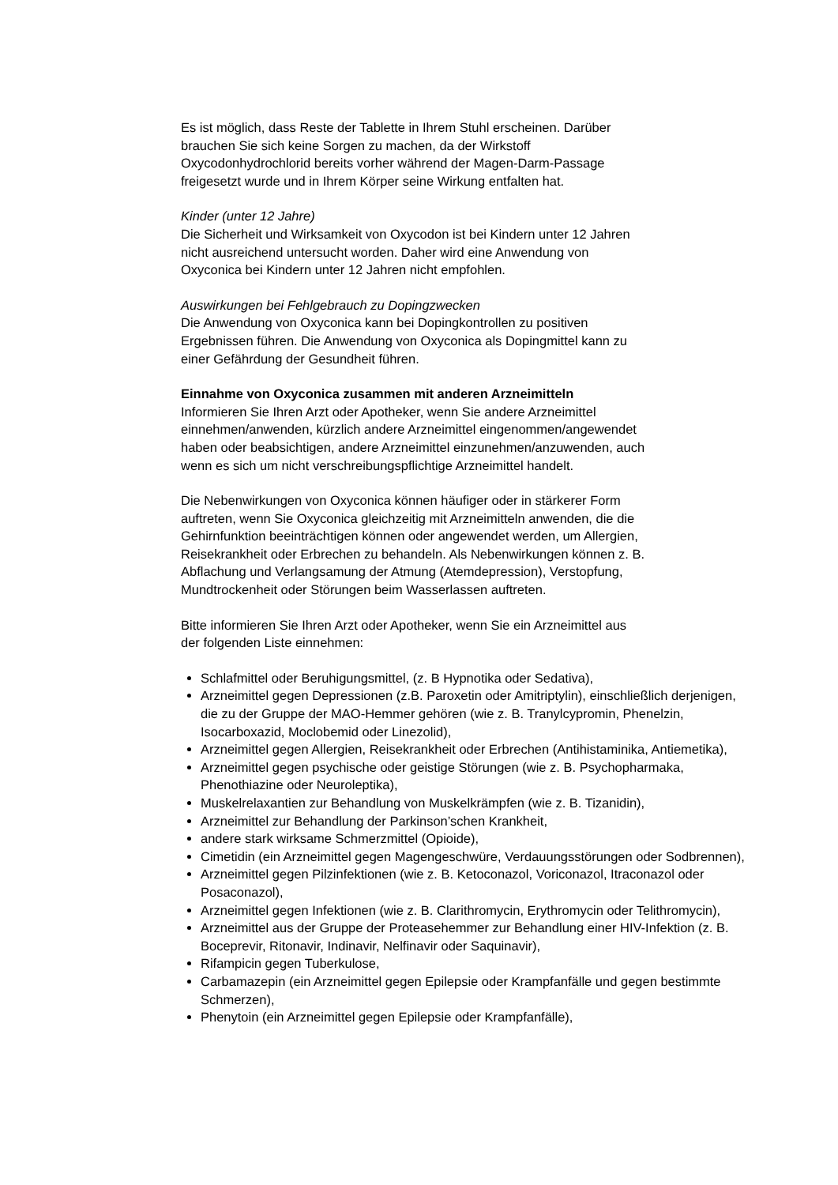Es ist möglich, dass Reste der Tablette in Ihrem Stuhl erscheinen. Darüber
brauchen Sie sich keine Sorgen zu machen, da der Wirkstoff
Oxycodonhydrochlorid bereits vorher während der Magen-Darm-Passage
freigesetzt wurde und in Ihrem Körper seine Wirkung entfalten hat.
Kinder (unter 12 Jahre)
Die Sicherheit und Wirksamkeit von Oxycodon ist bei Kindern unter 12 Jahren
nicht ausreichend untersucht worden. Daher wird eine Anwendung von
Oxyconica bei Kindern unter 12 Jahren nicht empfohlen.
Auswirkungen bei Fehlgebrauch zu Dopingzwecken
Die Anwendung von Oxyconica kann bei Dopingkontrollen zu positiven
Ergebnissen führen. Die Anwendung von Oxyconica als Dopingmittel kann zu
einer Gefährdung der Gesundheit führen.
Einnahme von Oxyconica zusammen mit anderen Arzneimitteln
Informieren Sie Ihren Arzt oder Apotheker, wenn Sie andere Arzneimittel
einnehmen/anwenden, kürzlich andere Arzneimittel eingenommen/angewendet
haben oder beabsichtigen, andere Arzneimittel einzunehmen/anzuwenden, auch
wenn es sich um nicht verschreibungspflichtige Arzneimittel handelt.
Die Nebenwirkungen von Oxyconica können häufiger oder in stärkerer Form
auftreten, wenn Sie Oxyconica gleichzeitig mit Arzneimitteln anwenden, die die
Gehirnfunktion beeinträchtigen können oder angewendet werden, um Allergien,
Reisekrankheit oder Erbrechen zu behandeln. Als Nebenwirkungen können z. B.
Abflachung und Verlangsamung der Atmung (Atemdepression), Verstopfung,
Mundtrockenheit oder Störungen beim Wasserlassen auftreten.
Bitte informieren Sie Ihren Arzt oder Apotheker, wenn Sie ein Arzneimittel aus
der folgenden Liste einnehmen:
Schlafmittel oder Beruhigungsmittel, (z. B Hypnotika oder Sedativa),
Arzneimittel gegen Depressionen (z.B. Paroxetin oder Amitriptylin), einschließlich derjenigen, die zu der Gruppe der MAO-Hemmer gehören (wie z. B. Tranylcypromin, Phenelzin, Isocarboxazid, Moclobemid oder Linezolid),
Arzneimittel gegen Allergien, Reisekrankheit oder Erbrechen (Antihistaminika, Antiemetika),
Arzneimittel gegen psychische oder geistige Störungen (wie z. B. Psychopharmaka, Phenothiazine oder Neuroleptika),
Muskelrelaxantien zur Behandlung von Muskelkrämpfen (wie z. B. Tizanidin),
Arzneimittel zur Behandlung der Parkinson’schen Krankheit,
andere stark wirksame Schmerzmittel (Opioide),
Cimetidin (ein Arzneimittel gegen Magengeschwüre, Verdauungsstörungen oder Sodbrennen),
Arzneimittel gegen Pilzinfektionen (wie z. B. Ketoconazol, Voriconazol, Itraconazol oder Posaconazol),
Arzneimittel gegen Infektionen (wie z. B. Clarithromycin, Erythromycin oder Telithromycin),
Arzneimittel aus der Gruppe der Proteasehemmer zur Behandlung einer HIV-Infektion (z. B. Boceprevir, Ritonavir, Indinavir, Nelfinavir oder Saquinavir),
Rifampicin gegen Tuberkulose,
Carbamazepin (ein Arzneimittel gegen Epilepsie oder Krampfanfälle und gegen bestimmte Schmerzen),
Phenytoin (ein Arzneimittel gegen Epilepsie oder Krampfanfälle),